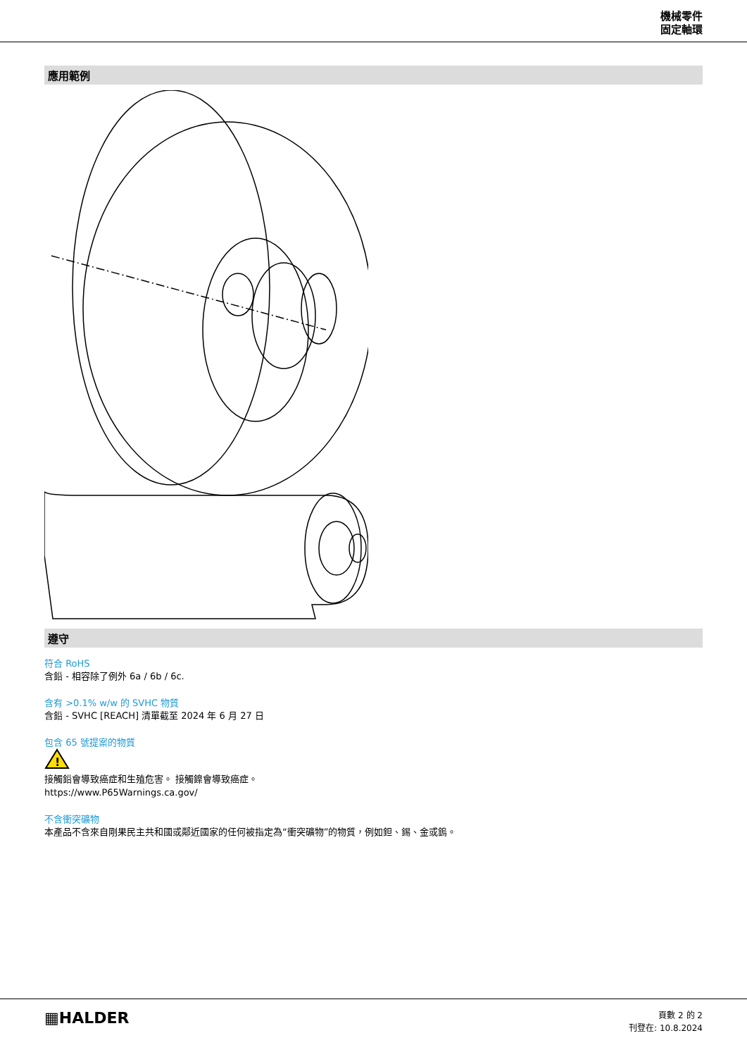機械零件
固定軸環
應用範例
遵守
符合 RoHS
含鉛 - 相容除了例外 6a / 6b / 6c.
含有 >0.1% w/w 的 SVHC 物質
含鉛 - SVHC [REACH] 清單截至 2024 年 6 月 27 日
包含 65 號提案的物質
!
接觸鉛會導致癌症和生殖危害。 接觸鎳會導致癌症。
https://www.P65Warnings.ca.gov/
不含衝突礦物
本產品不含來自剛果民主共和國或鄰近國家的任何被指定為“衝突礦物”的物質，例如鉭、錫、金或鎢。
▦HALDER
頁數 2 的 2
刊登在: 10.8.2024